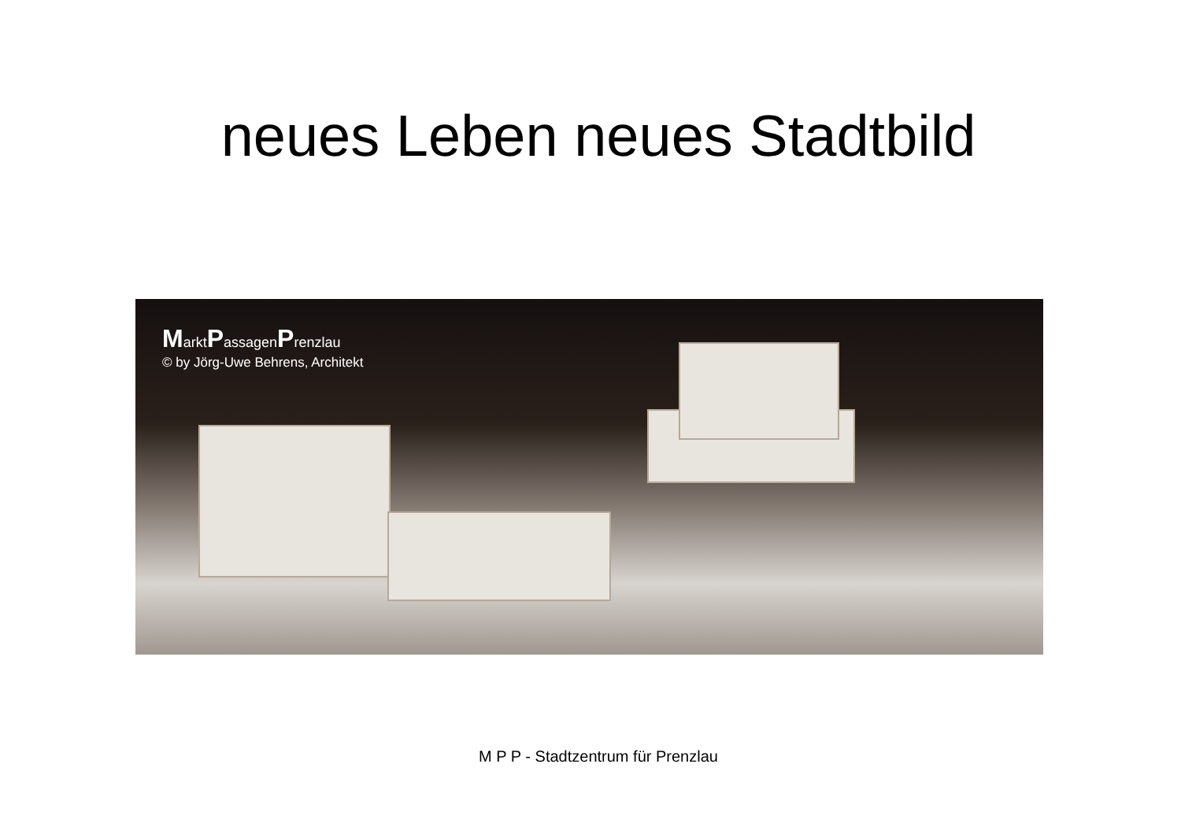neues Leben neues Stadtbild
MarktPassagenPrenzlau
© by Jörg-Uwe Behrens, Architekt
M P P - Stadtzentrum für Prenzlau